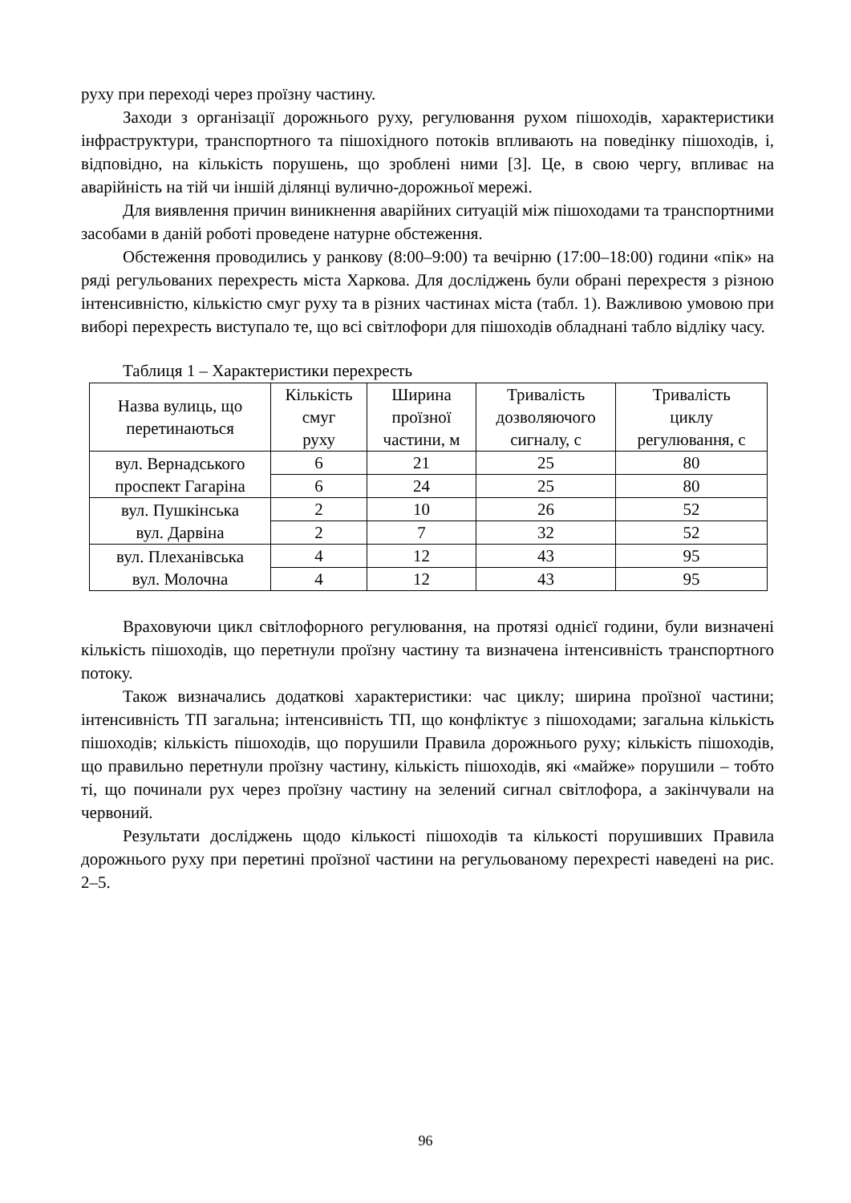руху при переході через проїзну частину.
Заходи з організації дорожнього руху, регулювання рухом пішоходів, характеристики інфраструктури, транспортного та пішохідного потоків впливають на поведінку пішоходів, і, відповідно, на кількість порушень, що зроблені ними [3]. Це, в свою чергу, впливає на аварійність на тій чи іншій ділянці вулично-дорожньої мережі.
Для виявлення причин виникнення аварійних ситуацій між пішоходами та транспортними засобами в даній роботі проведене натурне обстеження.
Обстеження проводились у ранкову (8:00–9:00) та вечірню (17:00–18:00) години «пік» на ряді регульованих перехресть міста Харкова. Для досліджень були обрані перехрестя з різною інтенсивністю, кількістю смуг руху та в різних частинах міста (табл. 1). Важливою умовою при виборі перехресть виступало те, що всі світлофори для пішоходів обладнані табло відліку часу.
Таблиця 1 – Характеристики перехресть
| Назва вулиць, що перетинаються | Кількість смуг руху | Ширина проїзної частини, м | Тривалість дозволяючого сигналу, с | Тривалість циклу регулювання, с |
| --- | --- | --- | --- | --- |
| вул. Вернадського проспект Гагаріна | 6 | 21 | 25 | 80 |
| | 6 | 24 | 25 | 80 |
| вул. Пушкінська вул. Дарвіна | 2 | 10 | 26 | 52 |
| | 2 | 7 | 32 | 52 |
| вул. Плеханівська вул. Молочна | 4 | 12 | 43 | 95 |
| | 4 | 12 | 43 | 95 |
Враховуючи цикл світлофорного регулювання, на протязі однієї години, були визначені кількість пішоходів, що перетнули проїзну частину та визначена інтенсивність транспортного потоку.
Також визначались додаткові характеристики: час циклу; ширина проїзної частини; інтенсивність ТП загальна; інтенсивність ТП, що конфліктує з пішоходами; загальна кількість пішоходів; кількість пішоходів, що порушили Правила дорожнього руху; кількість пішоходів, що правильно перетнули проїзну частину, кількість пішоходів, які «майже» порушили – тобто ті, що починали рух через проїзну частину на зелений сигнал світлофора, а закінчували на червоний.
Результати досліджень щодо кількості пішоходів та кількості порушивших Правила дорожнього руху при перетині проїзної частини на регульованому перехресті наведені на рис. 2–5.
96